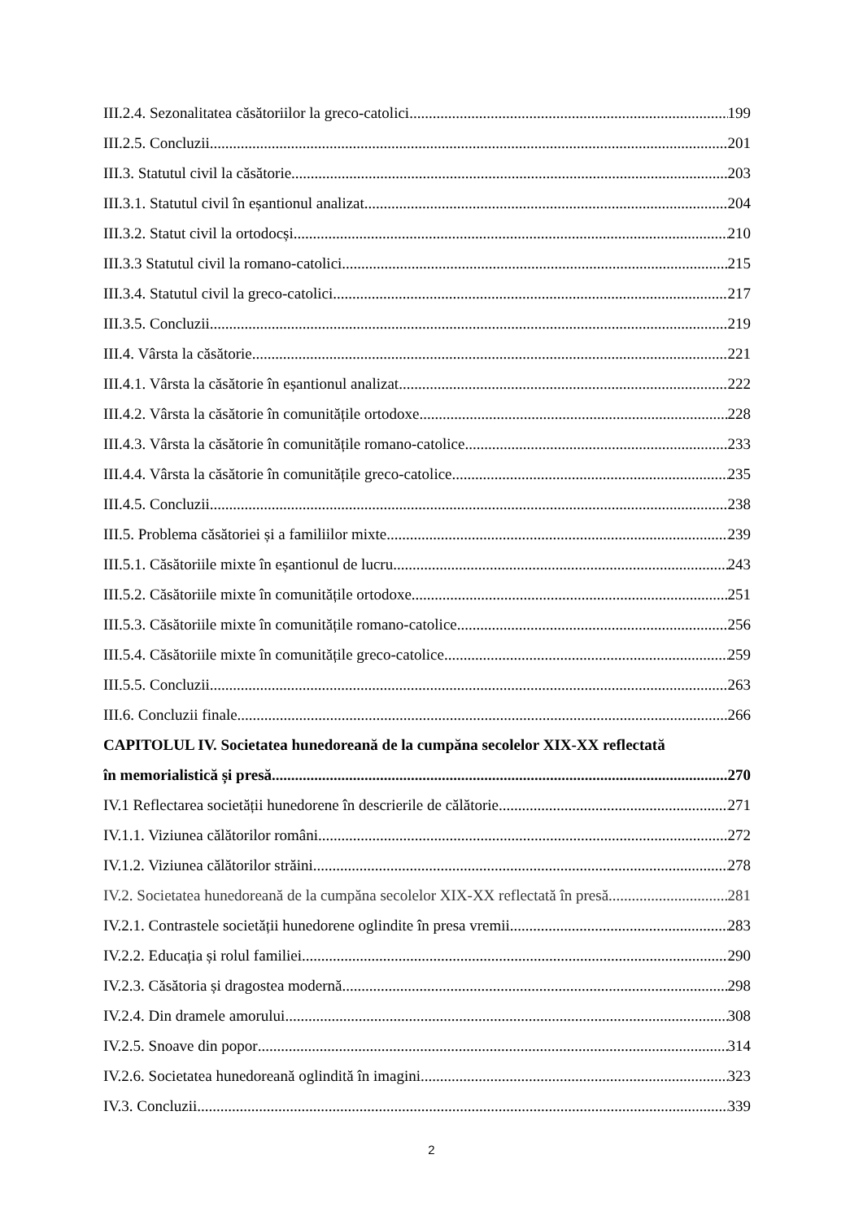III.2.4. Sezonalitatea căsătoriilor la greco-catolici 199
III.2.5. Concluzii 201
III.3. Statutul civil la căsătorie 203
III.3.1. Statutul civil în eșantionul analizat 204
III.3.2. Statut civil la ortodocși 210
III.3.3 Statutul civil la romano-catolici 215
III.3.4. Statutul civil la greco-catolici 217
III.3.5. Concluzii 219
III.4. Vârsta la căsătorie 221
III.4.1. Vârsta la căsătorie în eșantionul analizat 222
III.4.2. Vârsta la căsătorie în comunitățile ortodoxe 228
III.4.3. Vârsta la căsătorie în comunitățile romano-catolice 233
III.4.4. Vârsta la căsătorie în comunitățile greco-catolice 235
III.4.5. Concluzii 238
III.5. Problema căsătoriei și a familiilor mixte 239
III.5.1. Căsătoriile mixte în eșantionul de lucru 243
III.5.2. Căsătoriile mixte în comunitățile ortodoxe 251
III.5.3. Căsătoriile mixte în comunitățile romano-catolice 256
III.5.4. Căsătoriile mixte în comunitățile greco-catolice 259
III.5.5. Concluzii 263
III.6. Concluzii finale 266
CAPITOLUL IV. Societatea hunedoreană de la cumpăna secolelor XIX-XX reflectată
în memorialistică și presă 270
IV.1 Reflectarea societății hunedorene în descrierile de călătorie 271
IV.1.1. Viziunea călătorilor români 272
IV.1.2. Viziunea călătorilor străini 278
IV.2. Societatea hunedoreană de la cumpăna secolelor XIX-XX reflectată în presă 281
IV.2.1. Contrastele societății hunedorene oglindite în presa vremii 283
IV.2.2. Educația și rolul familiei 290
IV.2.3. Căsătoria și dragostea modernă 298
IV.2.4. Din dramele amorului 308
IV.2.5. Snoave din popor 314
IV.2.6. Societatea hunedoreană oglindită în imagini 323
IV.3. Concluzii 339
2